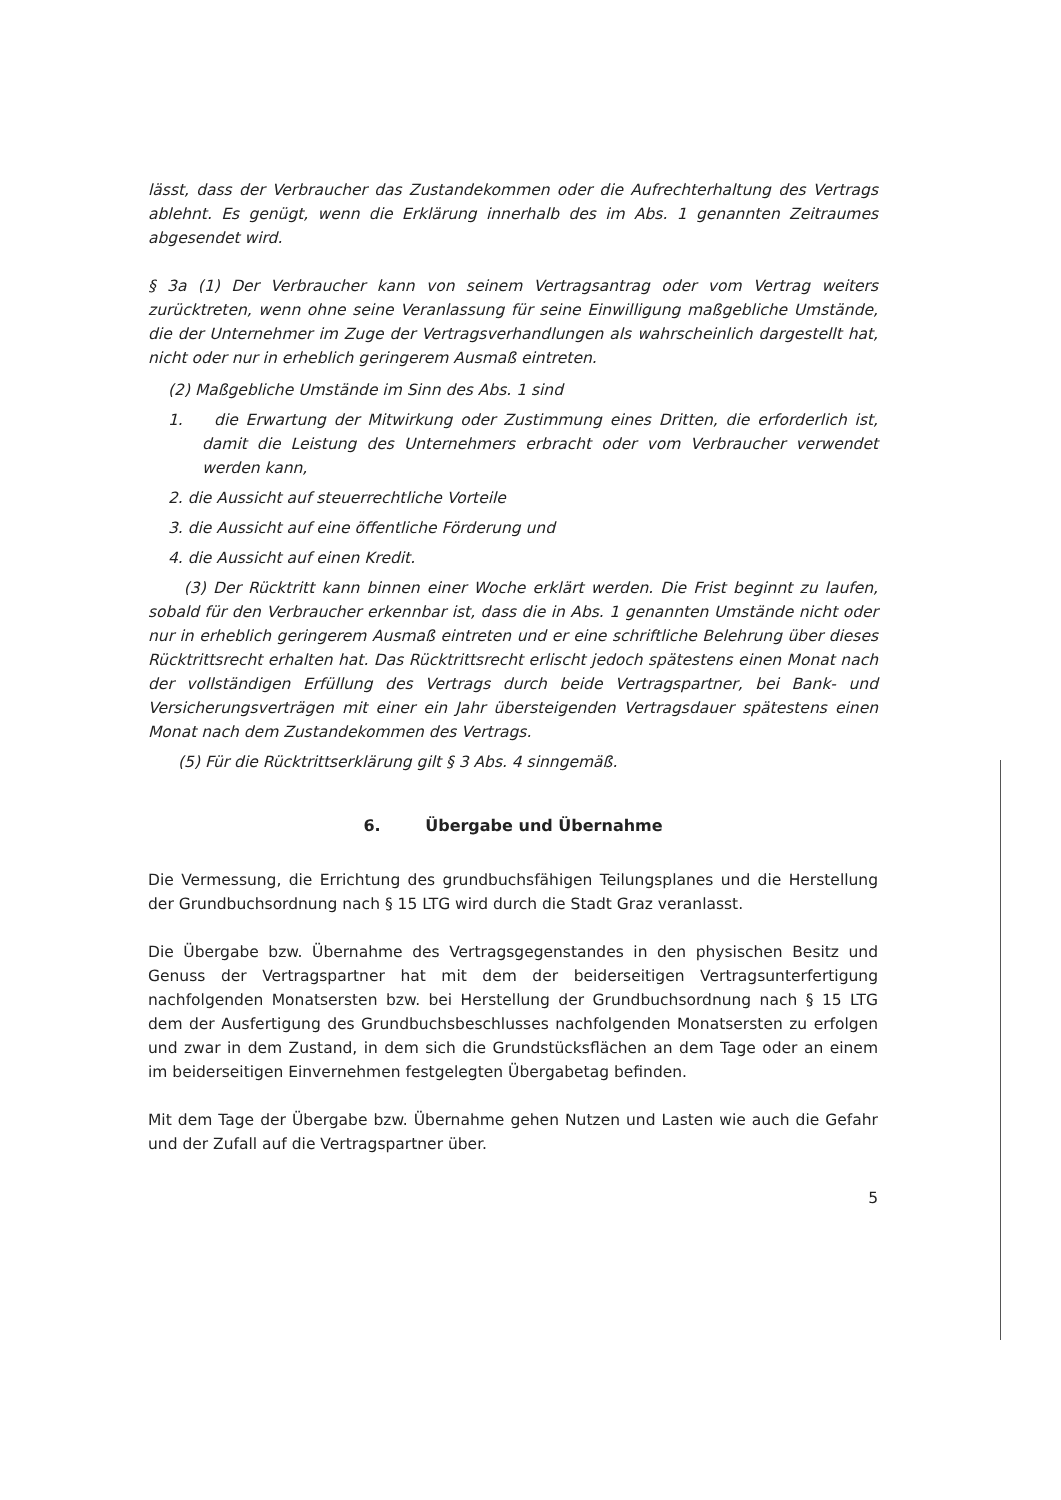lässt, dass der Verbraucher das Zustandekommen oder die Aufrechterhaltung des Vertrags ablehnt. Es genügt, wenn die Erklärung innerhalb des im Abs. 1 genannten Zeitraumes abgesendet wird.
§ 3a (1) Der Verbraucher kann von seinem Vertragsantrag oder vom Vertrag weiters zurücktreten, wenn ohne seine Veranlassung für seine Einwilligung maßgebliche Umstände, die der Unternehmer im Zuge der Vertragsverhandlungen als wahrscheinlich dargestellt hat, nicht oder nur in erheblich geringerem Ausmaß eintreten.
(2) Maßgebliche Umstände im Sinn des Abs. 1 sind
1. die Erwartung der Mitwirkung oder Zustimmung eines Dritten, die erforderlich ist, damit die Leistung des Unternehmers erbracht oder vom Verbraucher verwendet werden kann,
2. die Aussicht auf steuerrechtliche Vorteile
3. die Aussicht auf eine öffentliche Förderung und
4. die Aussicht auf einen Kredit.
(3) Der Rücktritt kann binnen einer Woche erklärt werden. Die Frist beginnt zu laufen, sobald für den Verbraucher erkennbar ist, dass die in Abs. 1 genannten Umstände nicht oder nur in erheblich geringerem Ausmaß eintreten und er eine schriftliche Belehrung über dieses Rücktrittsrecht erhalten hat. Das Rücktrittsrecht erlischt jedoch spätestens einen Monat nach der vollständigen Erfüllung des Vertrags durch beide Vertragspartner, bei Bank- und Versicherungsverträgen mit einer ein Jahr übersteigenden Vertragsdauer spätestens einen Monat nach dem Zustandekommen des Vertrags.
(5) Für die Rücktrittserklärung gilt § 3 Abs. 4 sinngemäß.
6. Übergabe und Übernahme
Die Vermessung, die Errichtung des grundbuchsfähigen Teilungsplanes und die Herstellung der Grundbuchsordnung nach § 15 LTG wird durch die Stadt Graz veranlasst.
Die Übergabe bzw. Übernahme des Vertragsgegenstandes in den physischen Besitz und Genuss der Vertragspartner hat mit dem der beiderseitigen Vertragsunterfertigung nachfolgenden Monatsersten bzw. bei Herstellung der Grundbuchsordnung nach § 15 LTG dem der Ausfertigung des Grundbuchsbeschlusses nachfolgenden Monatsersten zu erfolgen und zwar in dem Zustand, in dem sich die Grundstücksflächen an dem Tage oder an einem im beiderseitigen Einvernehmen festgelegten Übergabetag befinden.
Mit dem Tage der Übergabe bzw. Übernahme gehen Nutzen und Lasten wie auch die Gefahr und der Zufall auf die Vertragspartner über.
5